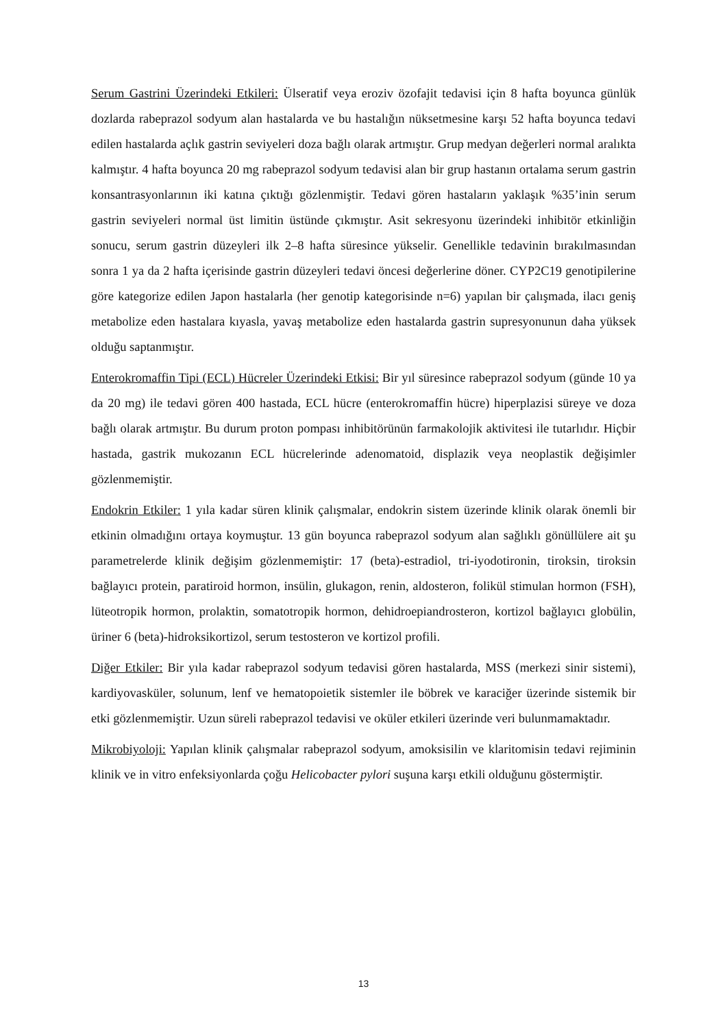Serum Gastrini Üzerindeki Etkileri: Ülseratif veya eroziv özofajit tedavisi için 8 hafta boyunca günlük dozlarda rabeprazol sodyum alan hastalarda ve bu hastalığın nüksetmesine karşı 52 hafta boyunca tedavi edilen hastalarda açlık gastrin seviyeleri doza bağlı olarak artmıştır. Grup medyan değerleri normal aralıkta kalmıştır. 4 hafta boyunca 20 mg rabeprazol sodyum tedavisi alan bir grup hastanın ortalama serum gastrin konsantrasyonlarının iki katına çıktığı gözlenmiştir. Tedavi gören hastaların yaklaşık %35’inin serum gastrin seviyeleri normal üst limitin üstünde çıkmıştır. Asit sekresyonu üzerindeki inhibitör etkinliğin sonucu, serum gastrin düzeyleri ilk 2–8 hafta süresince yükselir. Genellikle tedavinin bırakılmasından sonra 1 ya da 2 hafta içerisinde gastrin düzeyleri tedavi öncesi değerlerine döner. CYP2C19 genotipilerine göre kategorize edilen Japon hastalarla (her genotip kategorisinde n=6) yapılan bir çalışmada, ilacı geniş metabolize eden hastalara kıyasla, yavaş metabolize eden hastalarda gastrin supresyonunun daha yüksek olduğu saptanmıştır.
Enterokromaffin Tipi (ECL) Hücreler Üzerindeki Etkisi: Bir yıl süresince rabeprazol sodyum (günde 10 ya da 20 mg) ile tedavi gören 400 hastada, ECL hücre (enterokromaffin hücre) hiperplazisi süreye ve doza bağlı olarak artmıştır. Bu durum proton pompası inhibitörünün farmakolojik aktivitesi ile tutarlıdır. Hiçbir hastada, gastrik mukozanın ECL hücrelerinde adenomatoid, displazik veya neoplastik değişimler gözlenmemiştir.
Endokrin Etkiler: 1 yıla kadar süren klinik çalışmalar, endokrin sistem üzerinde klinik olarak önemli bir etkinin olmadığını ortaya koymuştur. 13 gün boyunca rabeprazol sodyum alan sağlıklı gönüllülere ait şu parametrelerde klinik değişim gözlenmemiştir: 17 (beta)-estradiol, tri-iyodotironin, tiroksin, tiroksin bağlayıcı protein, paratiroid hormon, insülin, glukagon, renin, aldosteron, folikül stimulan hormon (FSH), lüteotropik hormon, prolaktin, somatotropik hormon, dehidroepiandrosteron, kortizol bağlayıcı globülin, üriner 6 (beta)-hidroksikortizol, serum testosteron ve kortizol profili.
Diğer Etkiler: Bir yıla kadar rabeprazol sodyum tedavisi gören hastalarda, MSS (merkezi sinir sistemi), kardiyovasküler, solunum, lenf ve hematopoietik sistemler ile böbrek ve karaciğer üzerinde sistemik bir etki gözlenmemiştir. Uzun süreli rabeprazol tedavisi ve oküler etkileri üzerinde veri bulunmamaktadır.
Mikrobiyoloji: Yapılan klinik çalışmalar rabeprazol sodyum, amoksisilin ve klaritomisin tedavi rejiminin klinik ve in vitro enfeksiyonlarda çoğu Helicobacter pylori suşuna karşı etkili olduğunu göstermiştir.
13